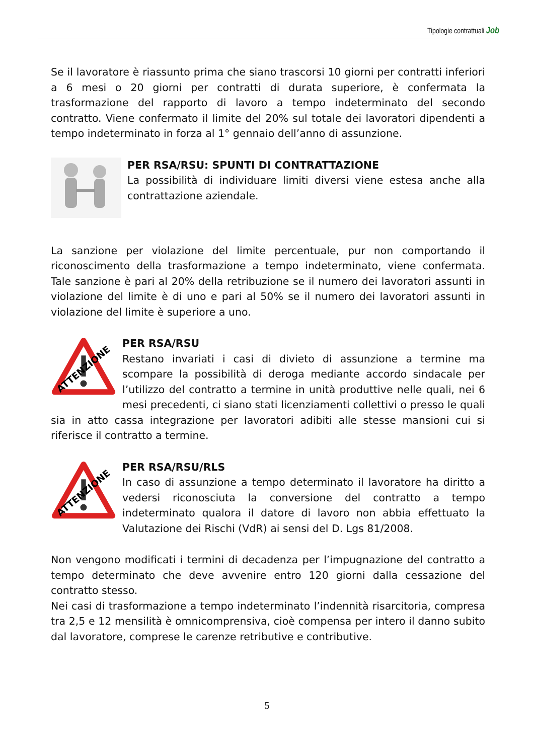Tipologie contrattuali Job
Se il lavoratore è riassunto prima che siano trascorsi 10 giorni per contratti inferiori a 6 mesi o 20 giorni per contratti di durata superiore, è confermata la trasformazione del rapporto di lavoro a tempo indeterminato del secondo contratto. Viene confermato il limite del 20% sul totale dei lavoratori dipendenti a tempo indeterminato in forza al 1° gennaio dell’anno di assunzione.
PER RSA/RSU: SPUNTI DI CONTRATTAZIONE
La possibilità di individuare limiti diversi viene estesa anche alla contrattazione aziendale.
La sanzione per violazione del limite percentuale, pur non comportando il riconoscimento della trasformazione a tempo indeterminato, viene confermata. Tale sanzione è pari al 20% della retribuzione se il numero dei lavoratori assunti in violazione del limite è di uno e pari al 50% se il numero dei lavoratori assunti in violazione del limite è superiore a uno.
ATTENZIONE
PER RSA/RSU
Restano invariati i casi di divieto di assunzione a termine ma scompare la possibilità di deroga mediante accordo sindacale per l’utilizzo del contratto a termine in unità produttive nelle quali, nei 6 mesi precedenti, ci siano stati licenziamenti collettivi o presso le quali sia in atto cassa integrazione per lavoratori adibiti alle stesse mansioni cui si riferisce il contratto a termine.
ATTENZIONE
PER RSA/RSU/RLS
In caso di assunzione a tempo determinato il lavoratore ha diritto a vedersi riconosciuta la conversione del contratto a tempo indeterminato qualora il datore di lavoro non abbia effettuato la Valutazione dei Rischi (VdR) ai sensi del D. Lgs 81/2008.
Non vengono modificati i termini di decadenza per l’impugnazione del contratto a tempo determinato che deve avvenire entro 120 giorni dalla cessazione del contratto stesso.
Nei casi di trasformazione a tempo indeterminato l’indennità risarcitoria, compresa tra 2,5 e 12 mensilità è omnicomprensiva, cioè compensa per intero il danno subito dal lavoratore, comprese le carenze retributive e contributive.
5